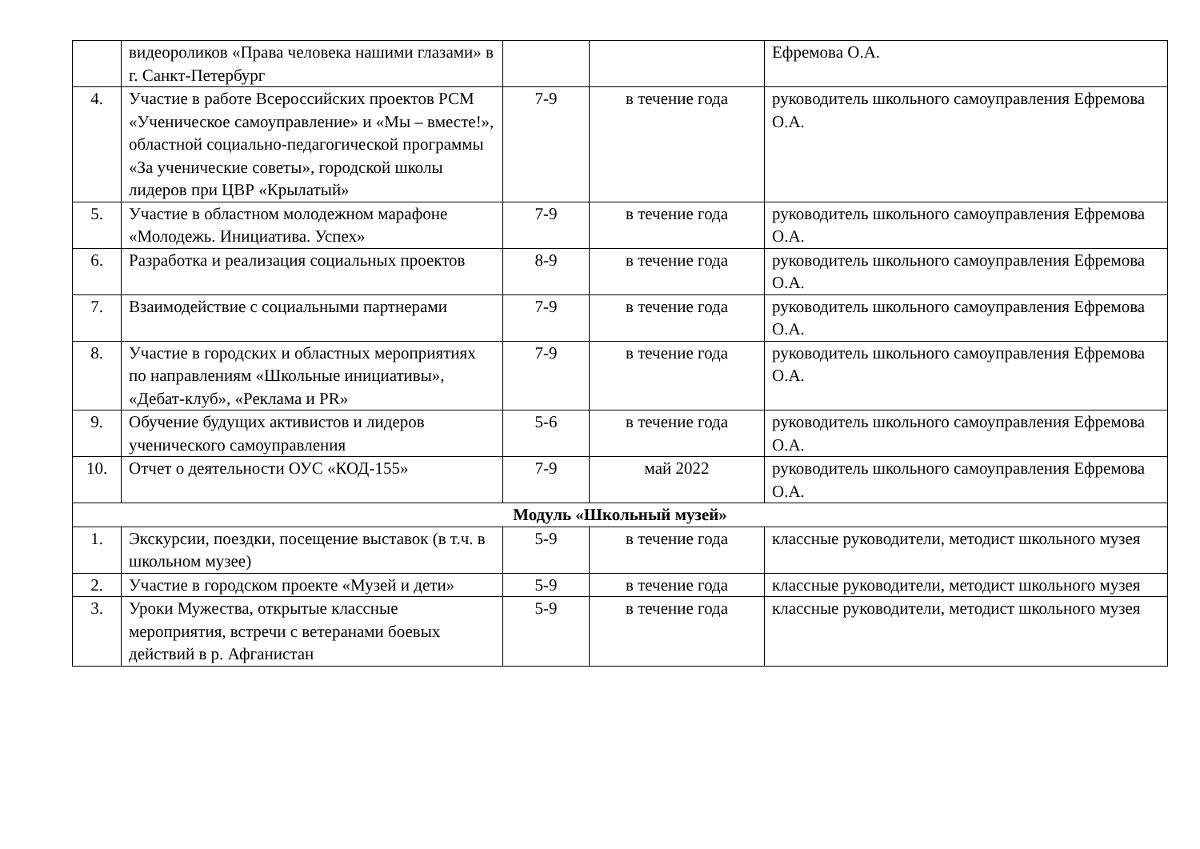| | видеороликов «Права человека нашими глазами» в г. Санкт-Петербург | | | Ефремова О.А. |
| 4. | Участие в работе Всероссийских проектов РСМ «Ученическое самоуправление» и «Мы – вместе!», областной социально-педагогической программы «За ученические советы», городской школы лидеров при ЦВР «Крылатый» | 7-9 | в течение года | руководитель школьного самоуправления Ефремова О.А. |
| 5. | Участие в областном молодежном марафоне «Молодежь. Инициатива. Успех» | 7-9 | в течение года | руководитель школьного самоуправления Ефремова О.А. |
| 6. | Разработка и реализация социальных проектов | 8-9 | в течение года | руководитель школьного самоуправления Ефремова О.А. |
| 7. | Взаимодействие с социальными партнерами | 7-9 | в течение года | руководитель школьного самоуправления Ефремова О.А. |
| 8. | Участие в городских и областных мероприятиях по направлениям «Школьные инициативы», «Дебат-клуб», «Реклама и PR» | 7-9 | в течение года | руководитель школьного самоуправления Ефремова О.А. |
| 9. | Обучение будущих активистов и лидеров ученического самоуправления | 5-6 | в течение года | руководитель школьного самоуправления Ефремова О.А. |
| 10. | Отчет о деятельности ОУС «КОД-155» | 7-9 | май 2022 | руководитель школьного самоуправления Ефремова О.А. |
| Модуль «Школьный музей» | | | | |
| 1. | Экскурсии, поездки, посещение выставок (в т.ч. в школьном музее) | 5-9 | в течение года | классные руководители, методист школьного музея |
| 2. | Участие в городском проекте «Музей и дети» | 5-9 | в течение года | классные руководители, методист школьного музея |
| 3. | Уроки Мужества, открытые классные мероприятия, встречи с ветеранами боевых действий в р. Афганистан | 5-9 | в течение года | классные руководители, методист школьного музея |